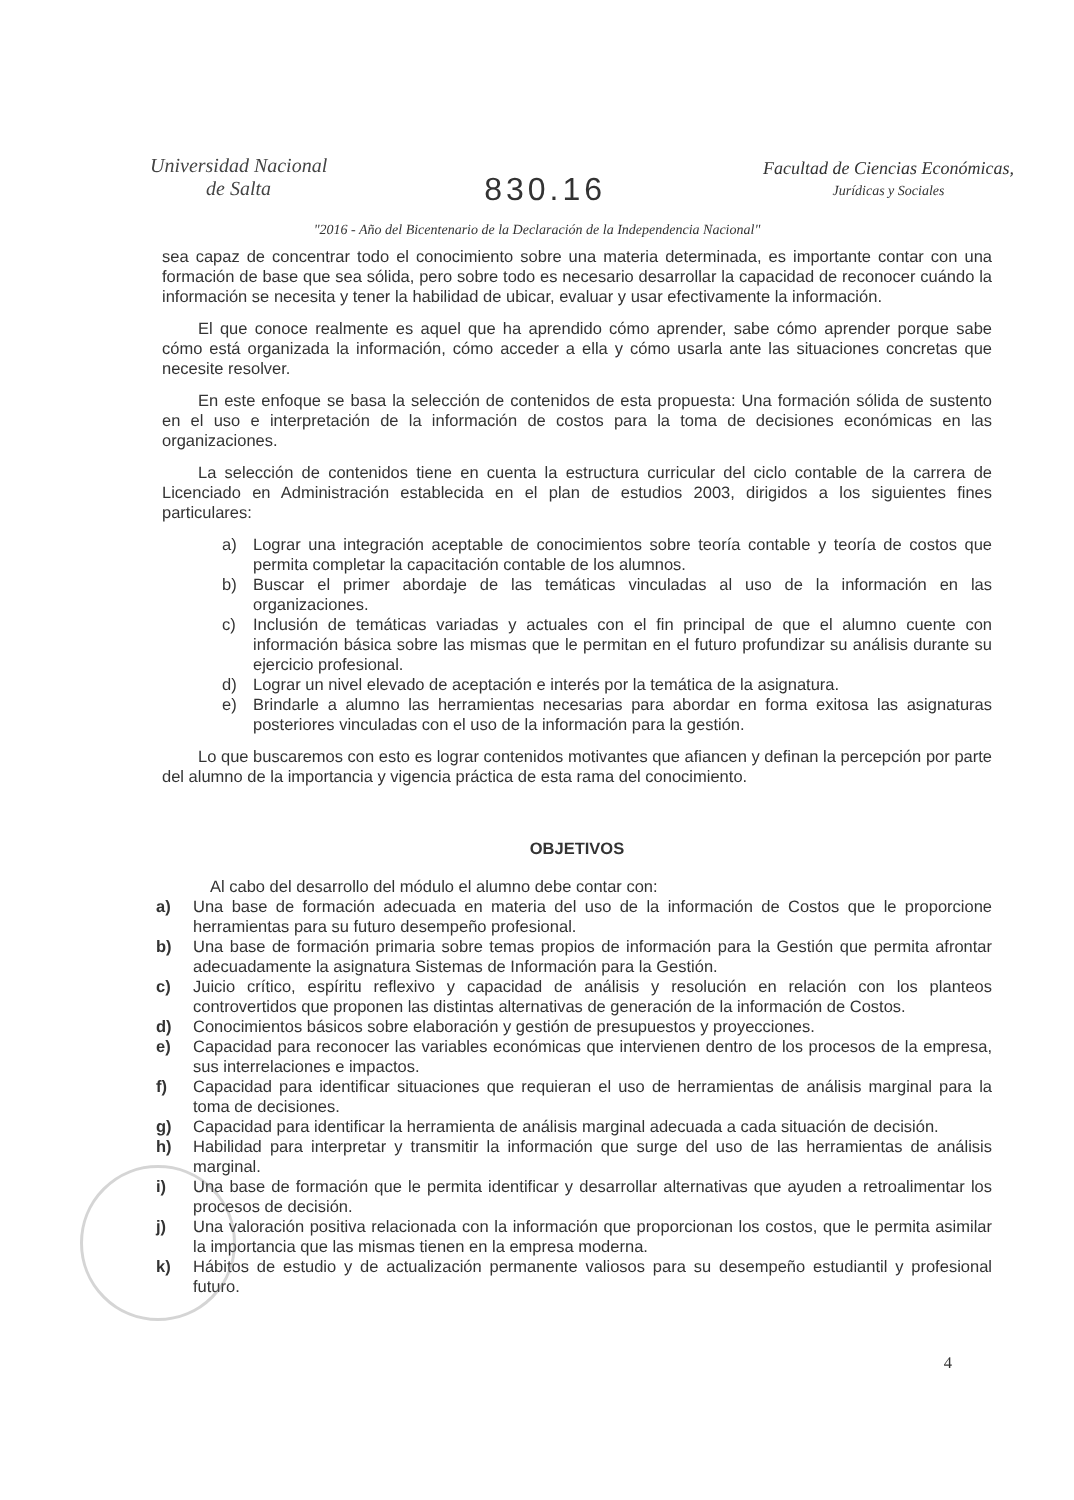Universidad Nacional
de Salta
830.16
Facultad de Ciencias Económicas,
Jurídicas y Sociales
"2016 - Año del Bicentenario de la Declaración de la Independencia Nacional"
sea capaz de concentrar todo el conocimiento sobre una materia determinada, es importante contar con una formación de base que sea sólida, pero sobre todo es necesario desarrollar la capacidad de reconocer cuándo la información se necesita y tener la habilidad de ubicar, evaluar y usar efectivamente la información.
El que conoce realmente es aquel que ha aprendido cómo aprender, sabe cómo aprender porque sabe cómo está organizada la información, cómo acceder a ella y cómo usarla ante las situaciones concretas que necesite resolver.
En este enfoque se basa la selección de contenidos de esta propuesta: Una formación sólida de sustento en el uso e interpretación de la información de costos para la toma de decisiones económicas en las organizaciones.
La selección de contenidos tiene en cuenta la estructura curricular del ciclo contable de la carrera de Licenciado en Administración establecida en el plan de estudios 2003, dirigidos a los siguientes fines particulares:
a) Lograr una integración aceptable de conocimientos sobre teoría contable y teoría de costos que permita completar la capacitación contable de los alumnos.
b) Buscar el primer abordaje de las temáticas vinculadas al uso de la información en las organizaciones.
c) Inclusión de temáticas variadas y actuales con el fin principal de que el alumno cuente con información básica sobre las mismas que le permitan en el futuro profundizar su análisis durante su ejercicio profesional.
d) Lograr un nivel elevado de aceptación e interés por la temática de la asignatura.
e) Brindarle a alumno las herramientas necesarias para abordar en forma exitosa las asignaturas posteriores vinculadas con el uso de la información para la gestión.
Lo que buscaremos con esto es lograr contenidos motivantes que afiancen y definan la percepción por parte del alumno de la importancia y vigencia práctica de esta rama del conocimiento.
OBJETIVOS
Al cabo del desarrollo del módulo el alumno debe contar con:
a) Una base de formación adecuada en materia del uso de la información de Costos que le proporcione herramientas para su futuro desempeño profesional.
b) Una base de formación primaria sobre temas propios de información para la Gestión que permita afrontar adecuadamente la asignatura Sistemas de Información para la Gestión.
c) Juicio crítico, espíritu reflexivo y capacidad de análisis y resolución en relación con los planteos controvertidos que proponen las distintas alternativas de generación de la información de Costos.
d) Conocimientos básicos sobre elaboración y gestión de presupuestos y proyecciones.
e) Capacidad para reconocer las variables económicas que intervienen dentro de los procesos de la empresa, sus interrelaciones e impactos.
f) Capacidad para identificar situaciones que requieran el uso de herramientas de análisis marginal para la toma de decisiones.
g) Capacidad para identificar la herramienta de análisis marginal adecuada a cada situación de decisión.
h) Habilidad para interpretar y transmitir la información que surge del uso de las herramientas de análisis marginal.
i) Una base de formación que le permita identificar y desarrollar alternativas que ayuden a retroalimentar los procesos de decisión.
j) Una valoración positiva relacionada con la información que proporcionan los costos, que le permita asimilar la importancia que las mismas tienen en la empresa moderna.
k) Hábitos de estudio y de actualización permanente valiosos para su desempeño estudiantil y profesional futuro.
4